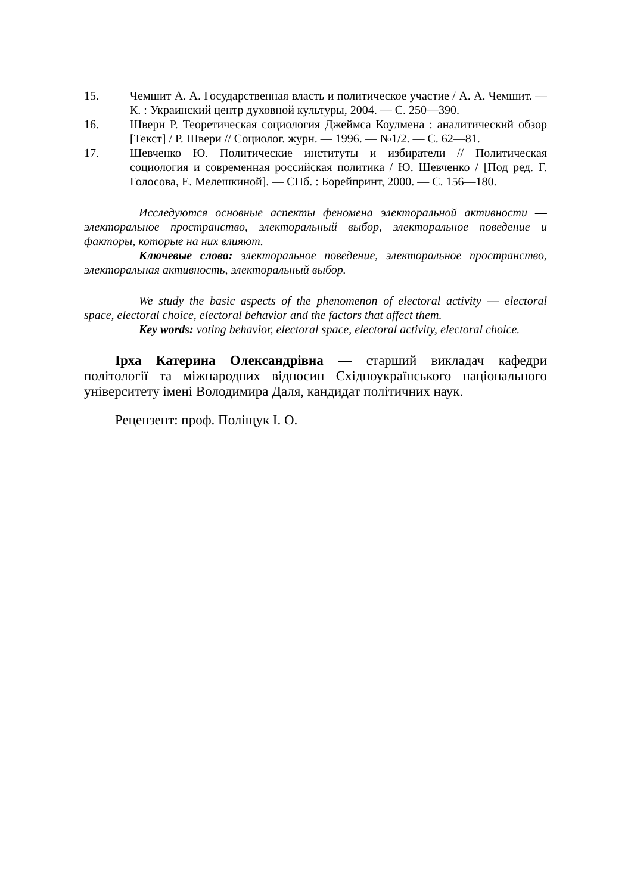15. Чемшит А. А. Государственная власть и политическое участие / А. А. Чемшит. — К. : Украинский центр духовной культуры, 2004. — С. 250—390.
16. Швери Р. Теоретическая социология Джеймса Коулмена : аналитический обзор [Текст] / Р. Швери // Социолог. журн. — 1996. — №1/2. — С. 62—81.
17. Шевченко Ю. Политические институты и избиратели // Политическая социология и современная российская политика / Ю. Шевченко / [Под ред. Г. Голосова, Е. Мелешкиной]. — СПб. : Борейпринт, 2000. — С. 156—180.
Исследуются основные аспекты феномена электоральной активности — электоральное пространство, электоральный выбор, электоральное поведение и факторы, которые на них влияют.
Ключевые слова: электоральное поведение, электоральное пространство, электоральная активность, электоральный выбор.
We study the basic aspects of the phenomenon of electoral activity — electoral space, electoral choice, electoral behavior and the factors that affect them.
Key words: voting behavior, electoral space, electoral activity, electoral choice.
Ірха Катерина Олександрівна — старший викладач кафедри політології та міжнародних відносин Східноукраїнського національного університету імені Володимира Даля, кандидат політичних наук.
Рецензент: проф. Поліщук І. О.